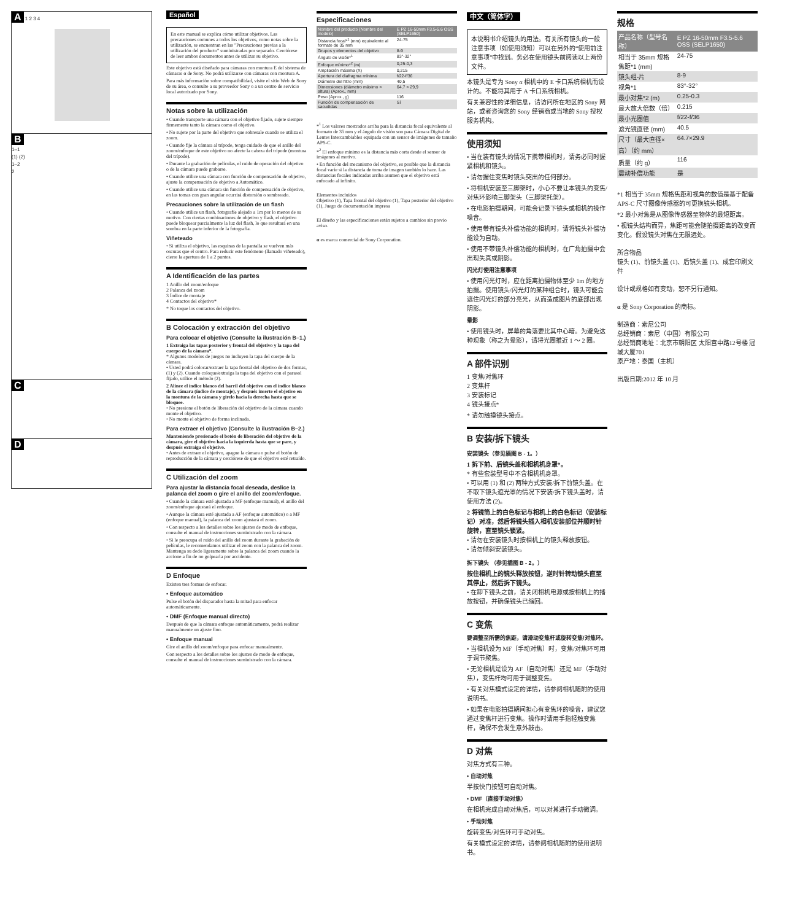A 1 2 3 4
B
1–1
(1) (2)
1–2
2
C
D
Español
En este manual se explica cómo utilizar objetivos. Las precauciones comunes a todos los objetivos, como notas sobre la utilización, se encuentran en las "Precauciones previas a la utilización del producto" suministradas por separado. Cerciórese de leer ambos documentos antes de utilizar su objetivo.
Este objetivo está diseñado para cámaras con montura E del sistema de cámaras α de Sony. No podrá utilizarse con cámaras con montura A.
Para más información sobre compatibilidad, visite el sitio Web de Sony de su área, o consulte a su proveedor Sony o a un centro de servicio local autorizado por Sony.
Notas sobre la utilización
• Cuando transporte una cámara con el objetivo fijado, sujete siempre firmemente tanto la cámara como el objetivo.
• No sujete por la parte del objetivo que sobresale cuando se utiliza el zoom.
• Cuando fije la cámara al trípode, tenga cuidado de que el anillo del zoom/enfoque de este objetivo no afecte la cabeza del trípode (montura del trípode).
• Durante la grabación de películas, el ruido de operación del objetivo o de la cámara puede grabarse.
• Cuando utilice una cámara con función de compensación de objetivo, ajuste la compensación de objetivo a Automático.
• Cuando utilice una cámara sin función de compensación de objetivo, en las tomas con gran angular ocurrirá distorsión o sombreado.
Precauciones sobre la utilización de un flash
• Cuando utilice un flash, fotografíe alejado a 1m por lo menos de su motivo. Con ciertas combinaciones de objetivo y flash, el objetivo puede bloquear parcialmente la luz del flash, lo que resultará en una sombra en la parte inferior de la fotografía.
Viñeteado
• Si utiliza el objetivo, las esquinas de la pantalla se vuelven más oscuras que el centro. Para reducir este fenómeno (llamado viñeteado), cierre la apertura de 1 a 2 puntos.
A Identificación de las partes
1 Anillo del zoom/enfoque
2 Palanca del zoom
3 Índice de montaje
4 Contactos del objetivo*
* No toque los contactos del objetivo.
B Colocación y extracción del objetivo
Para colocar el objetivo (Consulte la ilustración B–1.)
1 Extraiga las tapas posterior y frontal del objetivo y la tapa del cuerpo de la cámara*.
* Algunos modelos de juegos no incluyen la tapa del cuerpo de la cámara.
• Usted podrá colocar/extraer la tapa frontal del objetivo de dos formas, (1) y (2). Cuando coloque/extraiga la tapa del objetivo con el parasol fijado, utilice el método (2).
2 Alinee el índice blanco del barril del objetivo con el índice blanco de la cámara (índice de montaje), y después inserte el objetivo en la montura de la cámara y gírelo hacia la derecha hasta que se bloquee.
• No presione el botón de liberación del objetivo de la cámara cuando monte el objetivo.
• No monte el objetivo de forma inclinada.
Para extraer el objetivo (Consulte la ilustración B–2.)
Manteniendo presionado el botón de liberación del objetivo de la cámara, gire el objetivo hacia la izquierda hasta que se pare, y después extraiga el objetivo.
• Antes de extraer el objetivo, apague la cámara o pulse el botón de reproducción de la cámara y cerciórese de que el objetivo esté retraído.
C Utilización del zoom
Para ajustar la distancia focal deseada, deslice la palanca del zoom o gire el anillo del zoom/enfoque.
• Cuando la cámara esté ajustada a MF (enfoque manual), el anillo del zoom/enfoque ajustará el enfoque.
• Aunque la cámara esté ajustada a AF (enfoque automático) o a MF (enfoque manual), la palanca del zoom ajustará el zoom.
• Con respecto a los detalles sobre los ajustes de modo de enfoque, consulte el manual de instrucciones suministrado con la cámara.
• Si le preocupa el ruido del anillo del zoom durante la grabación de películas, le recomendamos utilizar el zoom con la palanca del zoom. Mantenga su dedo ligeramente sobre la palanca del zoom cuando la accione a fin de no golpearla por accidente.
D Enfoque
Existen tres formas de enfocar.
• Enfoque automático
Pulse el botón del disparador hasta la mitad para enfocar automáticamente.
• DMF (Enfoque manual directo)
Después de que la cámara enfoque automáticamente, podrá realizar manualmente un ajuste fino.
• Enfoque manual
Gire el anillo del zoom/enfoque para enfocar manualmente.
Con respecto a los detalles sobre los ajustes de modo de enfoque, consulte el manual de instrucciones suministrado con la cámara.
Especificaciones
| Nombre del producto (Nombre del modelo) | E PZ 16-50mm F3.5-5.6 OSS (SELP1650) |
| --- | --- |
| Distancia focal*<sup>1</sup> (mm) equivalente al formato de 35 mm | 24-75 |
| Grupos y elementos del objetivo | 8-9 |
| Ángulo de visión*<sup>1</sup> | 83°-32° |
| Enfoque mínimo*<sup>2</sup> (m) | 0,25-0,3 |
| Ampliación máxima (X) | 0,215 |
| Apertura del diafragma mínima | f/22-f/36 |
| Diámetro del filtro (mm) | 40,5 |
| Dimensiones (diámetro máximo × altura) (Aprox., mm) | 64,7 × 29,9 |
| Peso (Aprox., g) | 116 |
| Función de compensación de sacudidas | Sí |
*<sup>1</sup> Los valores mostrados arriba para la distancia focal equivalente al formato de 35 mm y el ángulo de visión son para Cámara Digital de Lentes Intercambiables equipada con un sensor de imágenes de tamaño APS-C.
*<sup>2</sup> El enfoque mínimo es la distancia más corta desde el sensor de imágenes al motivo.
• En función del mecanismo del objetivo, es posible que la distancia focal varíe si la distancia de toma de imagen también lo hace. Las distancias focales indicadas arriba asumen que el objetivo está enfocado al infinito.
Elementos incluidos
Objetivo (1), Tapa frontal del objetivo (1), Tapa posterior del objetivo (1), Juego de documentación impresa
El diseño y las especificaciones están sujetos a cambios sin previo aviso.
α es marca comercial de Sony Corporation.
中文（简体字）
本说明书介绍镜头的用法。有关所有镜头的一般注意事项（如使用须知）可以在另外的“使用前注意事项”中找到。务必在使用镜头前阅读以上两份文件。
本镜头是专为 Sony α 相机中的 E 卡口系统相机而设计的。不能将其用于 A 卡口系统相机。
有关兼容性的详细信息，请访问所在地区的 Sony 网站，或者咨询您的 Sony 经销商或当地的 Sony 授权服务机构。
使用须知
• 当在装有镜头的情况下携带相机时，请务必同时握紧相机和镜头。
• 请勿握住变焦时镜头突出的任何部分。
• 将相机安装至三脚架时，小心不要让本镜头的变焦/对焦环影响三脚架头（三脚架托架）。
• 在电影拍摄期间，可能会记录下镜头或相机的操作噪音。
• 使用带有镜头补偿功能的相机时，请将镜头补偿功能设为自动。
• 使用不带镜头补偿功能的相机时，在广角拍摄中会出现失真或阴影。
闪光灯使用注意事项
• 使用闪光灯时，应在距离拍摄物体至少 1m 的地方拍摄。使用镜头/闪光灯的某种组合时，镜头可能会遮住闪光灯的部分亮光，从而造成图片的底部出现阴影。
晕影
• 使用镜头时，屏幕的角落要比其中心暗。为避免这种现象（称之为晕影），请将光圈推近 1 ～ 2 圈。
A 部件识别
1 变焦/对焦环
2 变焦杆
3 安装标记
4 镜头接点*
* 请勿触摸镜头接点。
B 安装/拆下镜头
安装镜头（参见插图 B - 1。）
1 拆下前、后镜头盖和相机机身罩*。
* 有些套装型号中不含相机机身罩。
• 可以用 (1) 和 (2) 两种方式安装/拆下前镜头盖。在不取下镜头遮光罩的情况下安装/拆下镜头盖时，请使用方法 (2)。
2 将镜筒上的白色标记与相机上的白色标记（安装标记）对准，然后将镜头插入相机安装部位并顺时针旋转，直至镜头锁紧。
• 请勿在安装镜头时按相机上的镜头释放按钮。
• 请勿倾斜安装镜头。
拆下镜头 （参见插图 B - 2。）
按住相机上的镜头释放按钮，逆时针转动镜头直至其停止，然后拆下镜头。
• 在卸下镜头之前，请关闭相机电源或按相机上的播放按钮，并确保镜头已缩回。
C 变焦
要调整至所需的焦距，请滑动变焦杆或旋转变焦/对焦环。
• 当相机设为 MF（手动对焦）时，变焦/对焦环可用于调节聚焦。
• 无论相机是设为 AF（自动对焦）还是 MF（手动对焦），变焦杆均可用于调整变焦。
• 有关对焦模式设定的详情，请参阅相机随附的使用说明书。
• 如果在电影拍摄期间担心有变焦环的噪音，建议您通过变焦杆进行变焦。操作时请用手指轻触变焦杆，确保不会发生意外敲击。
D 对焦
对焦方式有三种。
• 自动对焦
半按快门按钮可自动对焦。
• DMF（直接手动对焦）
在相机完成自动对焦后，可以对其进行手动微调。
• 手动对焦
旋转变焦/对焦环可手动对焦。
有关模式设定的详情，请参阅相机随附的使用说明书。
规格
| 产品名称（型号名称） | E PZ 16-50mm F3.5-5.6 OSS (SELP1650) |
| --- | --- |
| 相当于 35mm 规格焦距*1 (mm) | 24-75 |
| 镜头组-片 | 8-9 |
| 视角*1 | 83°-32° |
| 最小对焦*2 (m) | 0.25-0.3 |
| 最大放大倍数（倍） | 0.215 |
| 最小光圈值 | f/22-f/36 |
| 滤光镜直径 (mm) | 40.5 |
| 尺寸（最大直径×高）（约 mm） | 64.7×29.9 |
| 质量（约 g） | 116 |
| 震动补偿功能 | 是 |
*1 相当于 35mm 规格焦距和视角的数值是基于配备 APS-C 尺寸图像传感器的可更换镜头相机。
*2 最小对焦是从图像传感器至物体的最短距离。
• 视镜头结构而异，焦距可能会随拍摄距离的改变而变化。假设镜头对焦在无限远处。
所含物品
镜头 (1)、前镜头盖 (1)、后镜头盖 (1)、成套印刷文件
设计或规格如有变动，恕不另行通知。
α 是 Sony Corporation 的商标。
制造商：索尼公司
总经销商：索尼（中国）有限公司
总经销商地址：北京市朝阳区 太阳宫中路12号楼 冠城大厦701
原产地：泰国（主机）
出版日期:2012 年 10 月